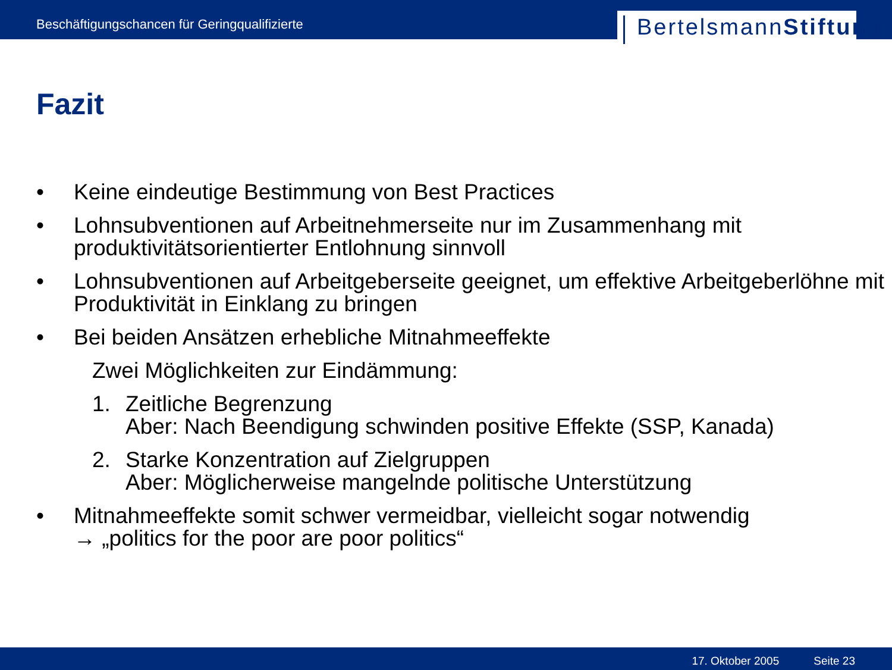Beschäftigungschancen für Geringqualifizierte
BertelsmannStiftung
Fazit
• Keine eindeutige Bestimmung von Best Practices
• Lohnsubventionen auf Arbeitnehmerseite nur im Zusammenhang mit produktivitätsorientierter Entlohnung sinnvoll
• Lohnsubventionen auf Arbeitgeberseite geeignet, um effektive Arbeitgeberlöhne mit Produktivität in Einklang zu bringen
• Bei beiden Ansätzen erhebliche Mitnahmeeffekte
Zwei Möglichkeiten zur Eindämmung:
1. Zeitliche Begrenzung
Aber: Nach Beendigung schwinden positive Effekte (SSP, Kanada)
2. Starke Konzentration auf Zielgruppen
Aber: Möglicherweise mangelnde politische Unterstützung
• Mitnahmeeffekte somit schwer vermeidbar, vielleicht sogar notwendig
→ „politics for the poor are poor politics“
17. Oktober 2005 Seite 23